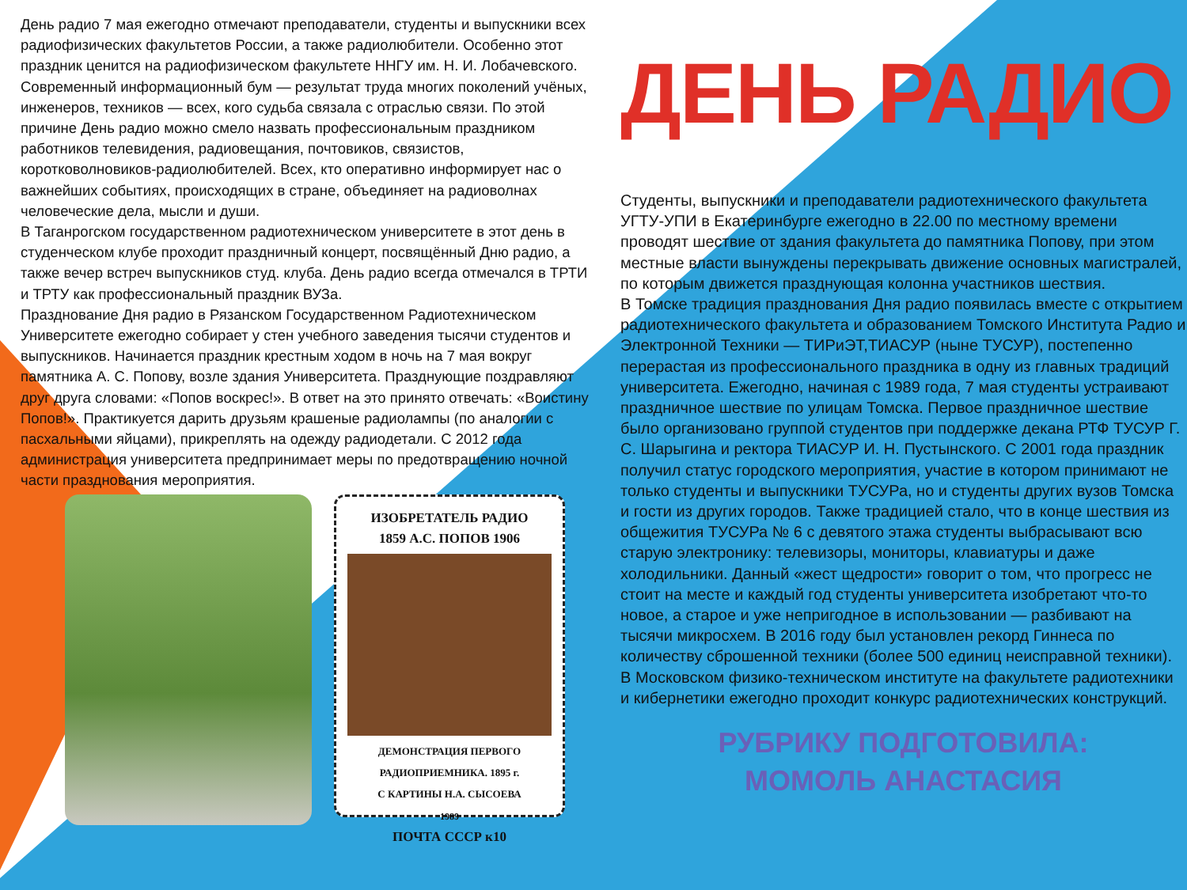День радио 7 мая ежегодно отмечают преподаватели, студенты и выпускники всех радиофизических факультетов России, а также радиолюбители. Особенно этот праздник ценится на радиофизическом факультете ННГУ им. Н. И. Лобачевского. Современный информационный бум — результат труда многих поколений учёных, инженеров, техников — всех, кого судьба связала с отраслью связи. По этой причине День радио можно смело назвать профессиональным праздником работников телевидения, радиовещания, почтовиков, связистов, коротковолновиков-радиолюбителей. Всех, кто оперативно информирует нас о важнейших событиях, происходящих в стране, объединяет на радиоволнах человеческие дела, мысли и души.
В Таганрогском государственном радиотехническом университете в этот день в студенческом клубе проходит праздничный концерт, посвящённый Дню радио, а также вечер встреч выпускников студ. клуба. День радио всегда отмечался в ТРТИ и ТРТУ как профессиональный праздник ВУЗа.
Празднование Дня радио в Рязанском Государственном Радиотехническом Университете ежегодно собирает у стен учебного заведения тысячи студентов и выпускников. Начинается праздник крестным ходом в ночь на 7 мая вокруг памятника А. С. Попову, возле здания Университета. Празднующие поздравляют друг друга словами: «Попов воскрес!». В ответ на это принято отвечать: «Воистину Попов!». Практикуется дарить друзьям крашеные радиолампы (по аналогии с пасхальными яйцами), прикреплять на одежду радиодетали. С 2012 года администрация университета предпринимает меры по предотвращению ночной части празднования мероприятия.
ИЗОБРЕТАТЕЛЬ РАДИО
1859 А.С. ПОПОВ 1906
ДЕМОНСТРАЦИЯ ПЕРВОГО РАДИОПРИЕМНИКА. 1895 г.
С КАРТИНЫ Н.А. СЫСОЕВА
1989
ПОЧТА СССР к10
ДЕНЬ РАДИО
Студенты, выпускники и преподаватели радиотехнического факультета УГТУ-УПИ в Екатеринбурге ежегодно в 22.00 по местному времени проводят шествие от здания факультета до памятника Попову, при этом местные власти вынуждены перекрывать движение основных магистралей, по которым движется празднующая колонна участников шествия.
В Томске традиция празднования Дня радио появилась вместе с открытием радиотехнического факультета и образованием Томского Института Радио и Электронной Техники — ТИРиЭТ,ТИАСУР (ныне ТУСУР), постепенно перерастая из профессионального праздника в одну из главных традиций университета. Ежегодно, начиная с 1989 года, 7 мая студенты устраивают праздничное шествие по улицам Томска. Первое праздничное шествие было организовано группой студентов при поддержке декана РТФ ТУСУР Г. С. Шарыгина и ректора ТИАСУР И. Н. Пустынского. С 2001 года праздник получил статус городского мероприятия, участие в котором принимают не только студенты и выпускники ТУСУРа, но и студенты других вузов Томска и гости из других городов. Также традицией стало, что в конце шествия из общежития ТУСУРа № 6 с девятого этажа студенты выбрасывают всю старую электронику: телевизоры, мониторы, клавиатуры и даже холодильники. Данный «жест щедрости» говорит о том, что прогресс не стоит на месте и каждый год студенты университета изобретают что-то новое, а старое и уже непригодное в использовании — разбивают на тысячи микросхем. В 2016 году был установлен рекорд Гиннеса по количеству сброшенной техники (более 500 единиц неисправной техники).
В Московском физико-техническом институте на факультете радиотехники и кибернетики ежегодно проходит конкурс радиотехнических конструкций.
РУБРИКУ ПОДГОТОВИЛА:
МОМОЛЬ АНАСТАСИЯ